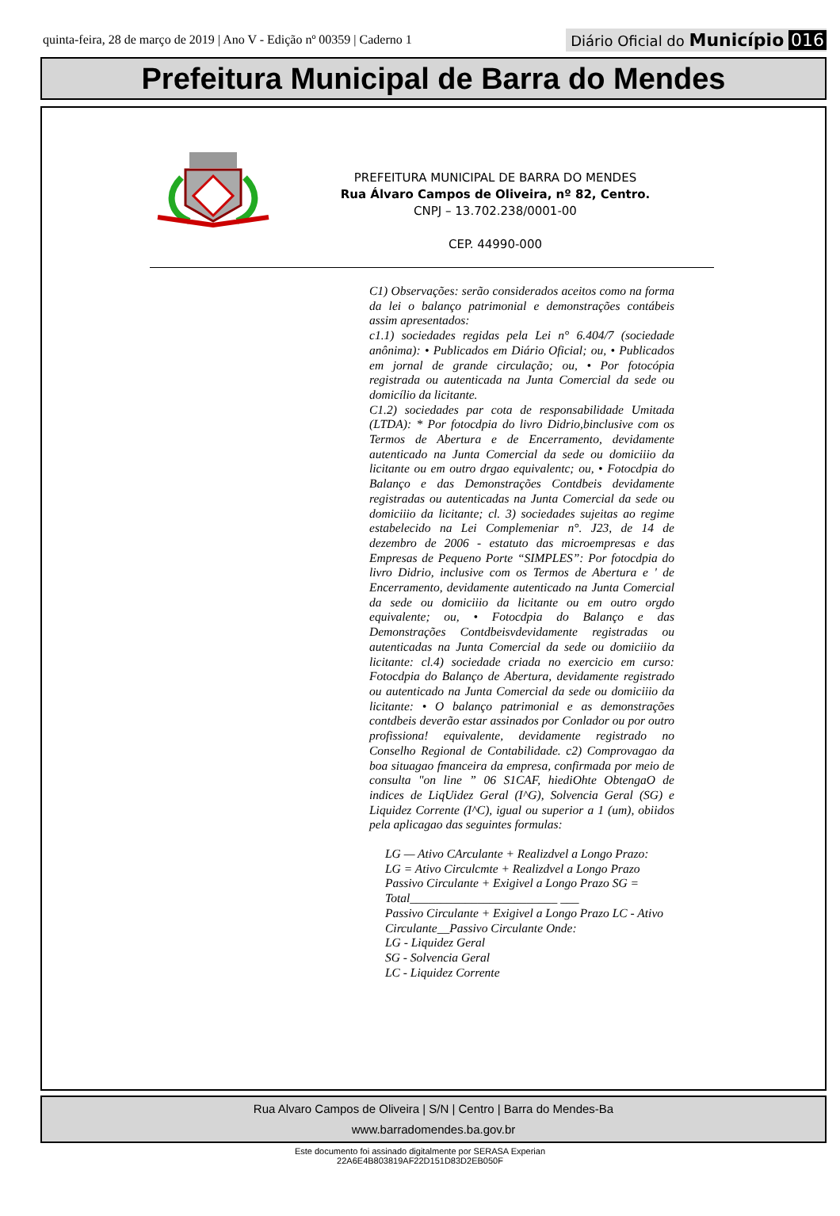quinta-feira, 28 de março de 2019 | Ano V - Edição nº 00359 | Caderno 1
Diário Oficial do Município 016
Prefeitura Municipal de Barra do Mendes
PREFEITURA MUNICIPAL DE BARRA DO MENDES
Rua Álvaro Campos de Oliveira, nº 82, Centro.
CNPJ – 13.702.238/0001-00
CEP. 44990-000
C1) Observações: serão considerados aceitos como na forma da lei o balanço patrimonial e demonstrações contábeis assim apresentados:
c1.1) sociedades regidas pela Lei n° 6.404/7 (sociedade anônima): • Publicados em Diário Oficial; ou, • Publicados em jornal de grande circulação; ou, • Por fotocópia registrada ou autenticada na Junta Comercial da sede ou domicílio da licitante.
C1.2) sociedades par cota de responsabilidade Umitada (LTDA): * Por fotocdpia do livro Didrio,binclusive com os Termos de Abertura e de Encerramento, devidamente autenticado na Junta Comercial da sede ou domiciiio da licitante ou em outro drgao equivalentc; ou, • Fotocdpia do Balanço e das Demonstrações Contdbeis devidamente registradas ou autenticadas na Junta Comercial da sede ou domiciiio da licitante; cl. 3) sociedades sujeitas ao regime estabelecido na Lei Complemeniar n°. J23, de 14 de dezembro de 2006 - estatuto das microempresas e das Empresas de Pequeno Porte “SIMPLES”: Por fotocdpia do livro Didrio, inclusive com os Termos de Abertura e ' de Encerramento, devidamente autenticado na Junta Comercial da sede ou domiciiio da licitante ou em outro orgdo equivalente; ou, • Fotocdpia do Balanço e das Demonstrações Contdbeisvdevidamente registradas ou autenticadas na Junta Comercial da sede ou domiciiio da licitante: cl.4) sociedade criada no exercicio em curso: Fotocdpia do Balanço de Abertura, devidamente registrado ou autenticado na Junta Comercial da sede ou domiciiio da licitante: • O balanço patrimonial e as demonstrações contdbeis deverão estar assinados por Conlador ou por outro profissiona! equivalente, devidamente registrado no Conselho Regional de Contabilidade. c2) Comprovagao da boa situagao fmanceira da empresa, confirmada por meio de consulta "on line ” 06 S1CAF, hiediOhte ObtengaO de indices de LiqUidez Geral (I^G), Solvencia Geral (SG) e Liquidez Corrente (I^C), igual ou superior a 1 (um), obiidos pela aplicagao das seguintes formulas:
LG — Ativo CArculante + Realizdvel a Longo Prazo:
LG = Ativo Circulcmte + Realizdvel a Longo Prazo
Passivo Circulante + Exigivel a Longo Prazo SG = Total________________________ ___
Passivo Circulante + Exigivel a Longo Prazo LC - Ativo Circulante__Passivo Circulante Onde:
LG - Liquidez Geral
SG - Solvencia Geral
LC - Liquidez Corrente
Rua Alvaro Campos de Oliveira | S/N | Centro | Barra do Mendes-Ba
www.barradomendes.ba.gov.br
Este documento foi assinado digitalmente por SERASA Experian
22A6E4B803819AF22D151D83D2EB050F